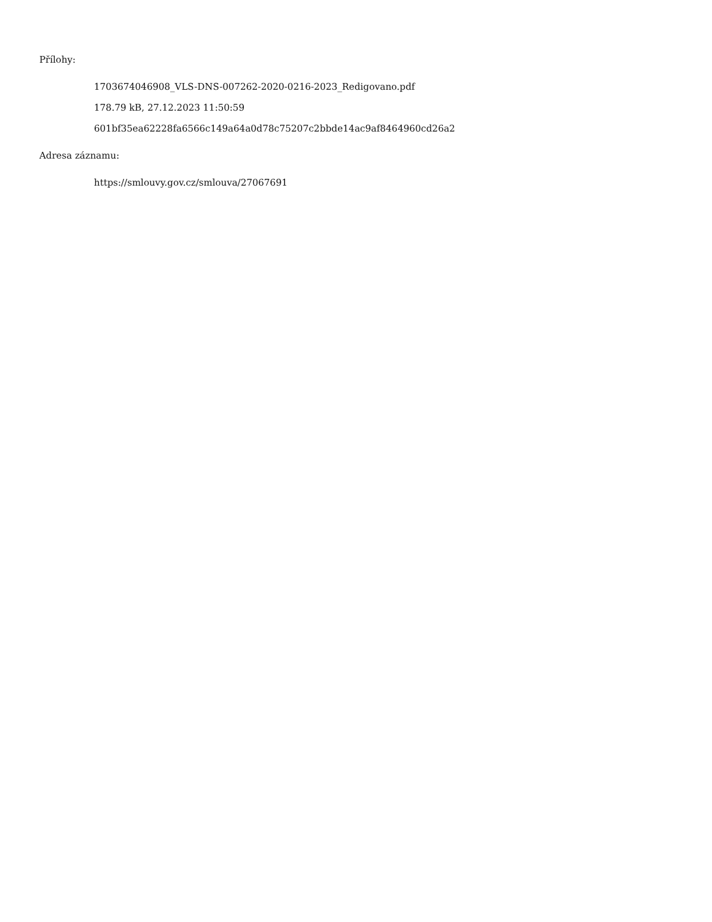Přílohy:
1703674046908_VLS-DNS-007262-2020-0216-2023_Redigovano.pdf
178.79 kB, 27.12.2023 11:50:59
601bf35ea62228fa6566c149a64a0d78c75207c2bbde14ac9af8464960cd26a2
Adresa záznamu:
https://smlouvy.gov.cz/smlouva/27067691